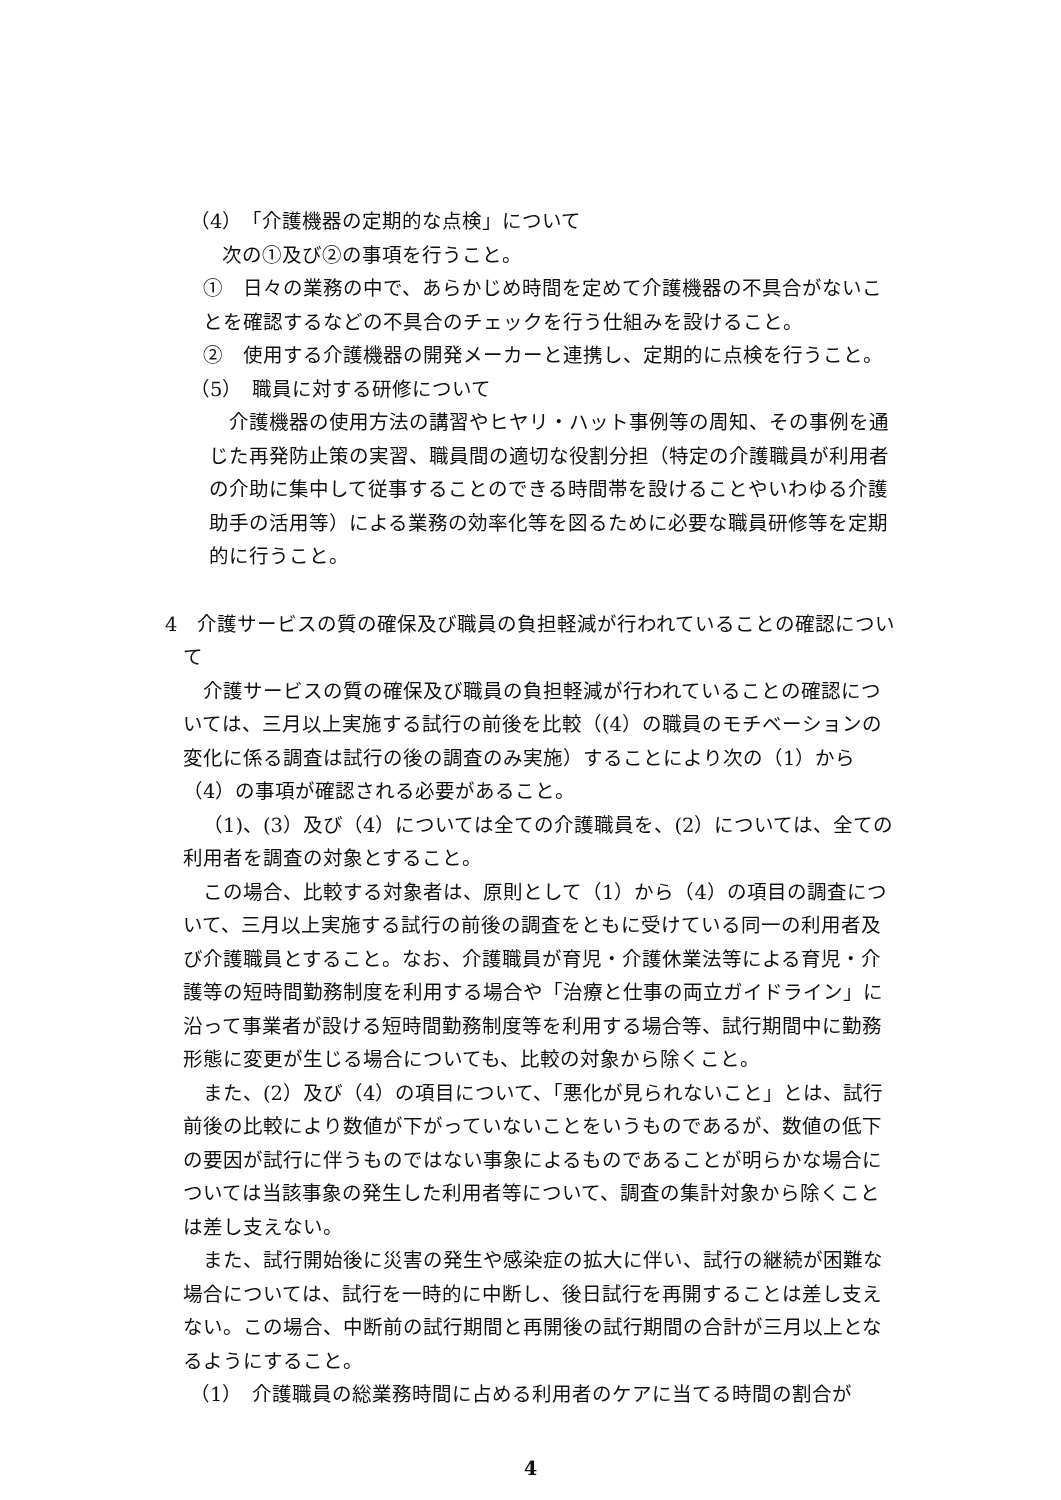（4）　「介護機器の定期的な点検」について
次の①及び②の事項を行うこと。
①　日々の業務の中で、あらかじめ時間を定めて介護機器の不具合がないことを確認するなどの不具合のチェックを行う仕組みを設けること。
②　使用する介護機器の開発メーカーと連携し、定期的に点検を行うこと。
（5）　職員に対する研修について
介護機器の使用方法の講習やヒヤリ・ハット事例等の周知、その事例を通じた再発防止策の実習、職員間の適切な役割分担（特定の介護職員が利用者の介助に集中して従事することのできる時間帯を設けることやいわゆる介護助手の活用等）による業務の効率化等を図るために必要な職員研修等を定期的に行うこと。
4　介護サービスの質の確保及び職員の負担軽減が行われていることの確認について
介護サービスの質の確保及び職員の負担軽減が行われていることの確認については、三月以上実施する試行の前後を比較（(4）の職員のモチベーションの変化に係る調査は試行の後の調査のみ実施）することにより次の（1）から（4）の事項が確認される必要があること。
（1)、(3）及び（4）については全ての介護職員を、(2）については、全ての利用者を調査の対象とすること。
この場合、比較する対象者は、原則として（1）から（4）の項目の調査について、三月以上実施する試行の前後の調査をともに受けている同一の利用者及び介護職員とすること。なお、介護職員が育児・介護休業法等による育児・介護等の短時間勤務制度を利用する場合や「治療と仕事の両立ガイドライン」に沿って事業者が設ける短時間勤務制度等を利用する場合等、試行期間中に勤務形態に変更が生じる場合についても、比較の対象から除くこと。
また、(2）及び（4）の項目について、「悪化が見られないこと」とは、試行前後の比較により数値が下がっていないことをいうものであるが、数値の低下の要因が試行に伴うものではない事象によるものであることが明らかな場合については当該事象の発生した利用者等について、調査の集計対象から除くことは差し支えない。
また、試行開始後に災害の発生や感染症の拡大に伴い、試行の継続が困難な場合については、試行を一時的に中断し、後日試行を再開することは差し支えない。この場合、中断前の試行期間と再開後の試行期間の合計が三月以上となるようにすること。
（1）　介護職員の総業務時間に占める利用者のケアに当てる時間の割合が
4